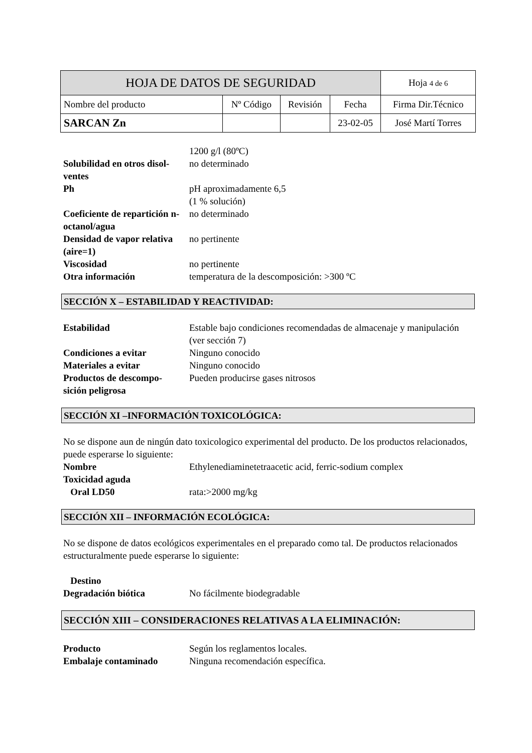| HOJA DE DATOS DE SEGURIDAD | | | | Hoja 4 de 6 |
| Nombre del producto | Nº Código | Revisión | Fecha | Firma Dir.Técnico |
| SARCAN Zn | | | 23-02-05 | José Martí Torres |
1200 g/l (80ºC)
Solubilidad en otros disol-
ventes
no determinado
Ph pH aproximadamente 6,5
(1 % solución)
Coeficiente de repartición n-octanol/agua
no determinado
Densidad de vapor relativa (aire=1)
no pertinente
Viscosidad no pertinente
Otra información temperatura de la descomposición: >300 ºC
SECCIÓN X – ESTABILIDAD Y REACTIVIDAD:
Estabilidad Estable bajo condiciones recomendadas de almacenaje y manipulación (ver sección 7)
Condiciones a evitar Ninguno conocido
Materiales a evitar Ninguno conocido
Productos de descompo-
sición peligrosa
Pueden producirse gases nitrosos
SECCIÓN XI –INFORMACIÓN TOXICOLÓGICA:
No se dispone aun de ningún dato toxicologico experimental del producto. De los productos relacionados, puede esperarse lo siguiente:
Nombre Ethylenediaminetetraacetic acid, ferric-sodium complex
Toxicidad aguda
Oral LD50 rata:>2000 mg/kg
SECCIÓN XII – INFORMACIÓN ECOLÓGICA:
No se dispone de datos ecológicos experimentales en el preparado como tal. De productos relacionados estructuralmente puede esperarse lo siguiente:
Destino
Degradación biótica No fácilmente biodegradable
SECCIÓN XIII – CONSIDERACIONES RELATIVAS A LA ELIMINACIÓN:
Producto Según los reglamentos locales.
Embalaje contaminado Ninguna recomendación específica.